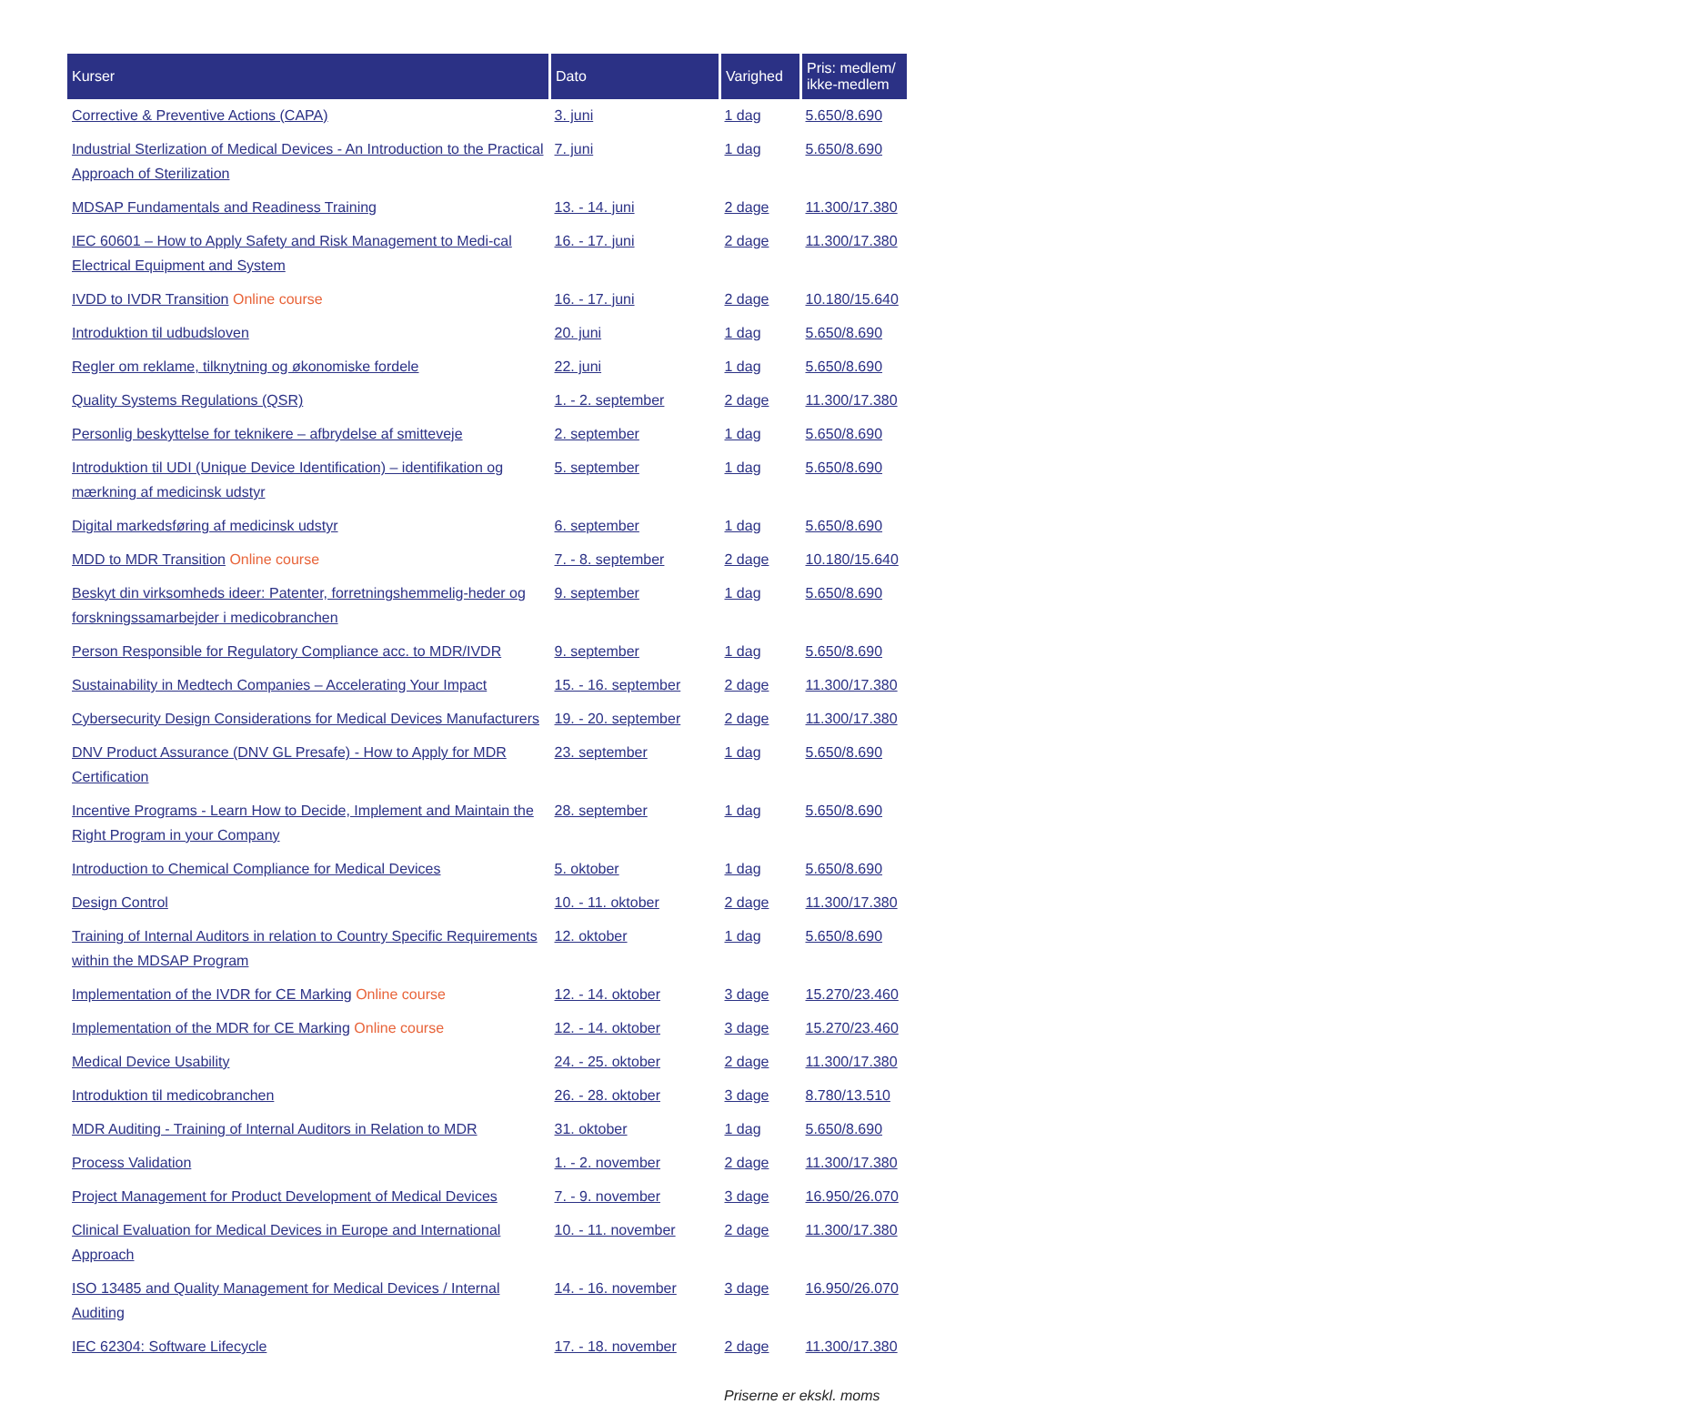| Kurser | Dato | Varighed | Pris: medlem/ ikke-medlem |
| --- | --- | --- | --- |
| Corrective & Preventive Actions (CAPA) | 3. juni | 1 dag | 5.650/8.690 |
| Industrial Sterlization of Medical Devices - An Introduction to the Practical Approach of Sterilization | 7. juni | 1 dag | 5.650/8.690 |
| MDSAP Fundamentals and Readiness Training | 13. - 14. juni | 2 dage | 11.300/17.380 |
| IEC 60601 – How to Apply Safety and Risk Management to Medi-cal Electrical Equipment and System | 16. - 17. juni | 2 dage | 11.300/17.380 |
| IVDD to IVDR Transition Online course | 16. - 17. juni | 2 dage | 10.180/15.640 |
| Introduktion til udbudsloven | 20. juni | 1 dag | 5.650/8.690 |
| Regler om reklame, tilknytning og økonomiske fordele | 22. juni | 1 dag | 5.650/8.690 |
| Quality Systems Regulations (QSR) | 1. - 2. september | 2 dage | 11.300/17.380 |
| Personlig beskyttelse for teknikere – afbrydelse af smitteveje | 2. september | 1 dag | 5.650/8.690 |
| Introduktion til UDI (Unique Device Identification) – identifikation og mærkning af medicinsk udstyr | 5. september | 1 dag | 5.650/8.690 |
| Digital markedsføring af medicinsk udstyr | 6. september | 1 dag | 5.650/8.690 |
| MDD to MDR Transition Online course | 7. - 8. september | 2 dage | 10.180/15.640 |
| Beskyt din virksomheds ideer: Patenter, forretningshemmelig-heder og forskningssamarbejder i medicobranchen | 9. september | 1 dag | 5.650/8.690 |
| Person Responsible for Regulatory Compliance acc. to MDR/IVDR | 9. september | 1 dag | 5.650/8.690 |
| Sustainability in Medtech Companies – Accelerating Your Impact | 15. - 16. september | 2 dage | 11.300/17.380 |
| Cybersecurity Design Considerations for Medical Devices Manufacturers | 19. - 20. september | 2 dage | 11.300/17.380 |
| DNV Product Assurance (DNV GL Presafe) - How to Apply for MDR Certification | 23. september | 1 dag | 5.650/8.690 |
| Incentive Programs - Learn How to Decide, Implement and Maintain the Right Program in your Company | 28. september | 1 dag | 5.650/8.690 |
| Introduction to Chemical Compliance for Medical Devices | 5. oktober | 1 dag | 5.650/8.690 |
| Design Control | 10. - 11. oktober | 2 dage | 11.300/17.380 |
| Training of Internal Auditors in relation to Country Specific Requirements within the MDSAP Program | 12. oktober | 1 dag | 5.650/8.690 |
| Implementation of the IVDR for CE Marking Online course | 12. - 14. oktober | 3 dage | 15.270/23.460 |
| Implementation of the MDR for CE Marking Online course | 12. - 14. oktober | 3 dage | 15.270/23.460 |
| Medical Device Usability | 24. - 25. oktober | 2 dage | 11.300/17.380 |
| Introduktion til medicobranchen | 26. - 28. oktober | 3 dage | 8.780/13.510 |
| MDR Auditing - Training of Internal Auditors in Relation to MDR | 31. oktober | 1 dag | 5.650/8.690 |
| Process Validation | 1. - 2. november | 2 dage | 11.300/17.380 |
| Project Management for Product Development of Medical Devices | 7. - 9. november | 3 dage | 16.950/26.070 |
| Clinical Evaluation for Medical Devices in Europe and International Approach | 10. - 11. november | 2 dage | 11.300/17.380 |
| ISO 13485 and Quality Management for Medical Devices / Internal Auditing | 14. - 16. november | 3 dage | 16.950/26.070 |
| IEC 62304: Software Lifecycle | 17. - 18. november | 2 dage | 11.300/17.380 |
Priserne er ekskl. moms